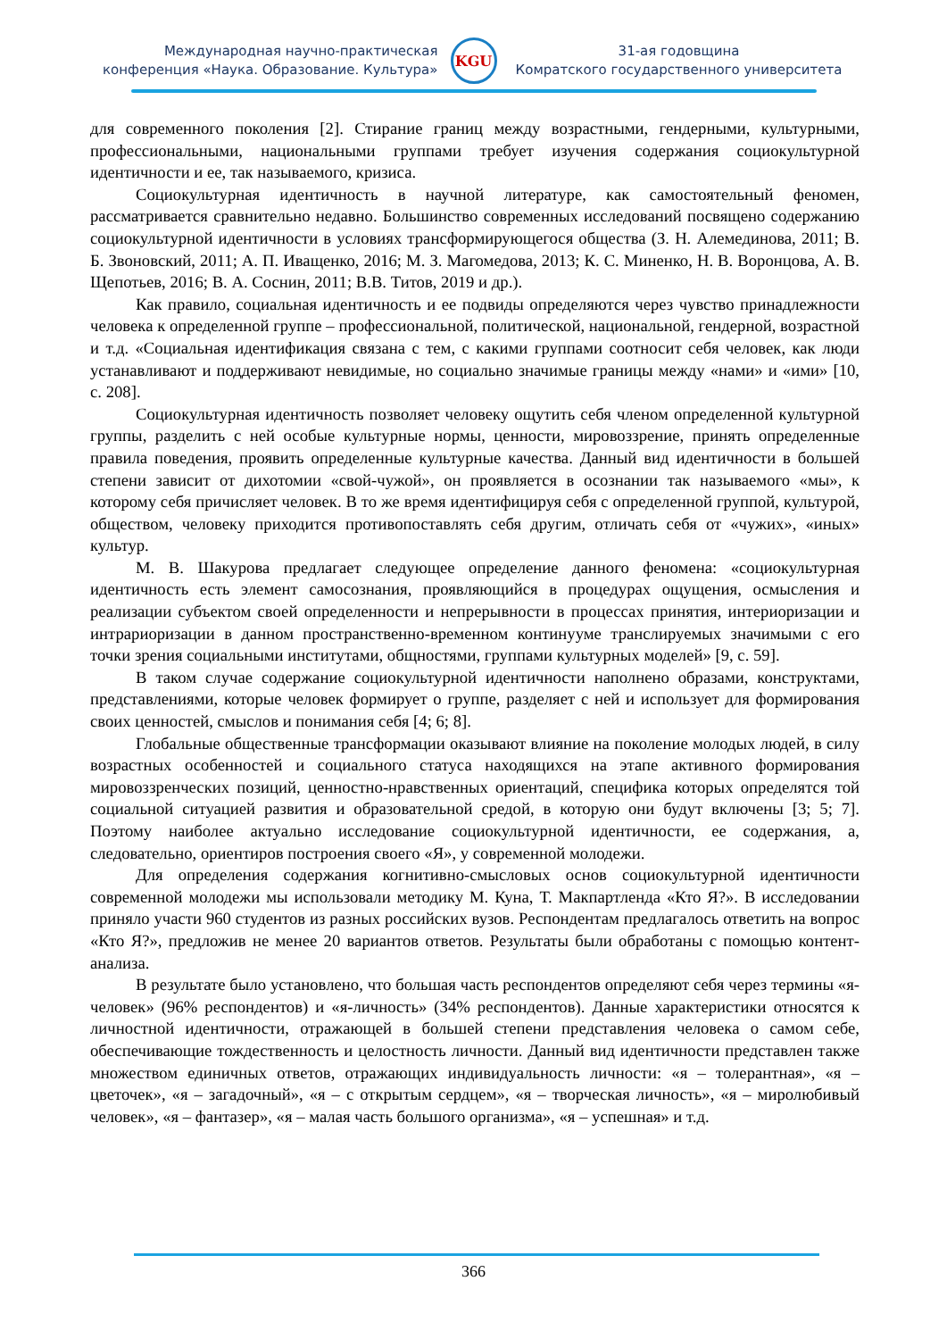Международная научно-практическая
конференция «Наука. Образование. Культура»
KGU
31-ая годовщина
Комратского государственного университета
для современного поколения [2]. Стирание границ между возрастными, гендерными, культурными, профессиональными, национальными группами требует изучения содержания социокультурной идентичности и ее, так называемого, кризиса.
Социокультурная идентичность в научной литературе, как самостоятельный феномен, рассматривается сравнительно недавно. Большинство современных исследований посвящено содержанию социокультурной идентичности в условиях трансформирующегося общества (З. Н. Алемединова, 2011; В. Б. Звоновский, 2011; А. П. Иващенко, 2016; М. З. Магомедова, 2013; К. С. Миненко, Н. В. Воронцова, А. В. Щепотьев, 2016; В. А. Соснин, 2011; В.В. Титов, 2019 и др.).
Как правило, социальная идентичность и ее подвиды определяются через чувство принадлежности человека к определенной группе – профессиональной, политической, национальной, гендерной, возрастной и т.д. «Социальная идентификация связана с тем, с какими группами соотносит себя человек, как люди устанавливают и поддерживают невидимые, но социально значимые границы между «нами» и «ими» [10, с. 208].
Социокультурная идентичность позволяет человеку ощутить себя членом определенной культурной группы, разделить с ней особые культурные нормы, ценности, мировоззрение, принять определенные правила поведения, проявить определенные культурные качества. Данный вид идентичности в большей степени зависит от дихотомии «свой-чужой», он проявляется в осознании так называемого «мы», к которому себя причисляет человек. В то же время идентифицируя себя с определенной группой, культурой, обществом, человеку приходится противопоставлять себя другим, отличать себя от «чужих», «иных» культур.
М. В. Шакурова предлагает следующее определение данного феномена: «социокультурная идентичность есть элемент самосознания, проявляющийся в процедурах ощущения, осмысления и реализации субъектом своей определенности и непрерывности в процессах принятия, интериоризации и интрариоризации в данном пространственно-временном континууме транслируемых значимыми с его точки зрения социальными институтами, общностями, группами культурных моделей» [9, с. 59].
В таком случае содержание социокультурной идентичности наполнено образами, конструктами, представлениями, которые человек формирует о группе, разделяет с ней и использует для формирования своих ценностей, смыслов и понимания себя [4; 6; 8].
Глобальные общественные трансформации оказывают влияние на поколение молодых людей, в силу возрастных особенностей и социального статуса находящихся на этапе активного формирования мировоззренческих позиций, ценностно-нравственных ориентаций, специфика которых определятся той социальной ситуацией развития и образовательной средой, в которую они будут включены [3; 5; 7]. Поэтому наиболее актуально исследование социокультурной идентичности, ее содержания, а, следовательно, ориентиров построения своего «Я», у современной молодежи.
Для определения содержания когнитивно-смысловых основ социокультурной идентичности современной молодежи мы использовали методику М. Куна, Т. Макпартленда «Кто Я?». В исследовании приняло участи 960 студентов из разных российских вузов. Респондентам предлагалось ответить на вопрос «Кто Я?», предложив не менее 20 вариантов ответов. Результаты были обработаны с помощью контент-анализа.
В результате было установлено, что большая часть респондентов определяют себя через термины «я-человек» (96% респондентов) и «я-личность» (34% респондентов). Данные характеристики относятся к личностной идентичности, отражающей в большей степени представления человека о самом себе, обеспечивающие тождественность и целостность личности. Данный вид идентичности представлен также множеством единичных ответов, отражающих индивидуальность личности: «я – толерантная», «я – цветочек», «я – загадочный», «я – с открытым сердцем», «я – творческая личность», «я – миролюбивый человек», «я – фантазер», «я – малая часть большого организма», «я – успешная» и т.д.
366